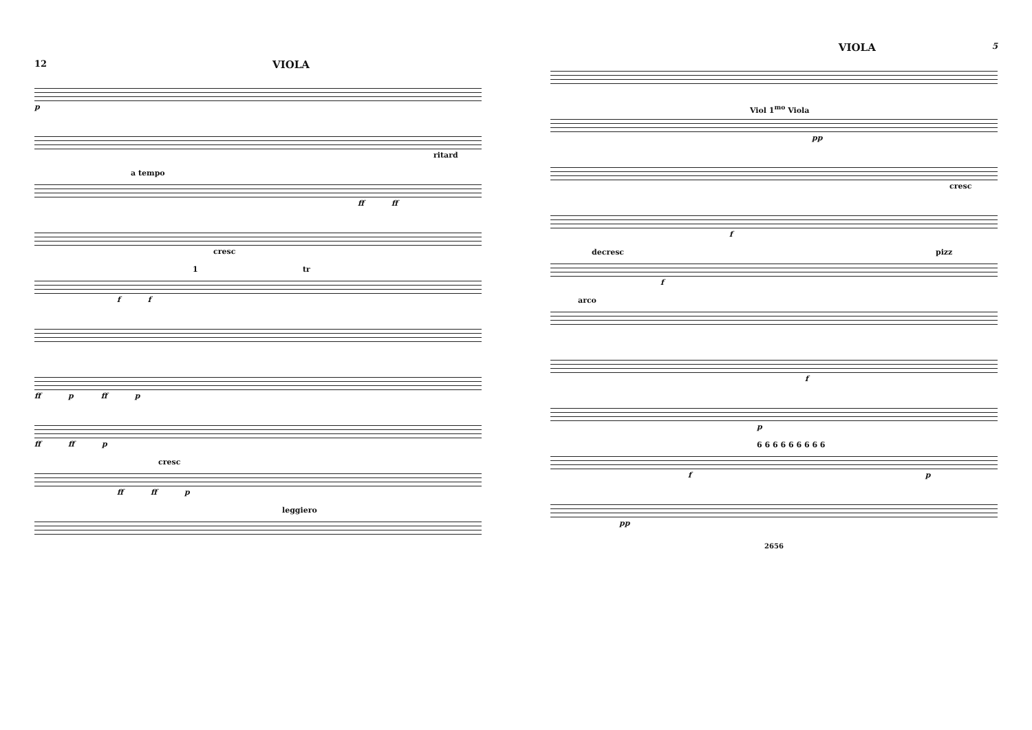12 VIOLA
p
ritard
a tempo
ff ff
cresc
1 tr
f f
ff p ff p
ff ff p
cresc
ff ff p
leggiero
VIOLA 5
Viol 1<sup>mo</sup> Viola
pp
cresc
f
decresc pizz
f
arco
f
p
6 6 6 6 6 6 6 6 6
f p
pp
2656